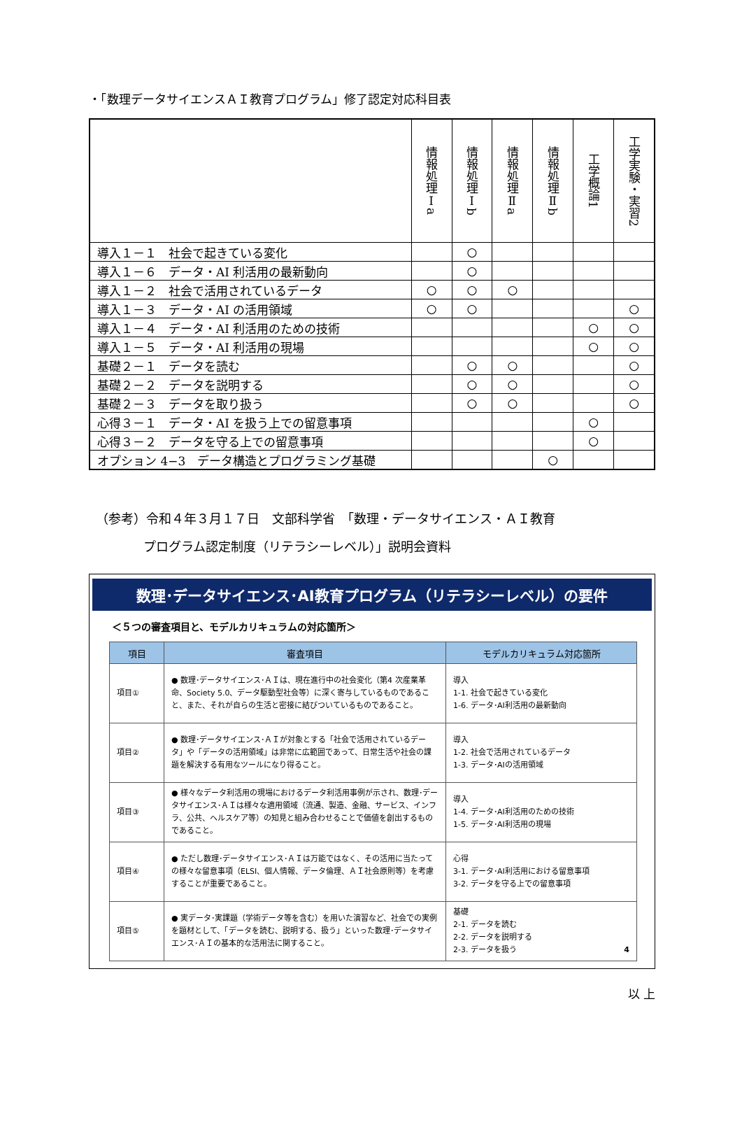・「数理データサイエンスＡＩ教育プログラム」修了認定対応科目表
| | 情報処理Ⅰa | 情報処理Ⅰb | 情報処理Ⅱa | 情報処理Ⅱb | 工学概論1 | 工学実験・実習2 |
| --- | --- | --- | --- | --- | --- | --- |
| 導入１－１ 社会で起きている変化 | | ○ | | | | |
| 導入１－６ データ・AI 利活用の最新動向 | | ○ | | | | |
| 導入１－２ 社会で活用されているデータ | ○ | ○ | ○ | | | |
| 導入１－３ データ・AI の活用領域 | ○ | ○ | | | | ○ |
| 導入１－４ データ・AI 利活用のための技術 | | | | | ○ | ○ |
| 導入１－５ データ・AI 利活用の現場 | | | | | ○ | ○ |
| 基礎２－１ データを読む | | ○ | ○ | | | ○ |
| 基礎２－２ データを説明する | | ○ | ○ | | | ○ |
| 基礎２－３ データを取り扱う | | ○ | ○ | | | ○ |
| 心得３－１ データ・AI を扱う上での留意事項 | | | | | ○ | |
| 心得３－２ データを守る上での留意事項 | | | | | ○ | |
| オプション 4−3 データ構造とプログラミング基礎 | | | | ○ | | |
（参考）令和４年３月１７日　文部科学省　「数理・データサイエンス・ＡＩ教育
プログラム認定制度（リテラシーレベル）」説明会資料
数理･データサイエンス･AI教育プログラム（リテラシーレベル）の要件
＜５つの審査項目と、モデルカリキュラムの対応箇所＞
| 項目 | 審査項目 | モデルカリキュラム対応箇所 |
| --- | --- | --- |
| 項目① | ● 数理･データサイエンス･ＡＩは、現在進行中の社会変化（第4 次産業革命、Society 5.0、データ駆動型社会等）に深く寄与しているものであること、また、それが自らの生活と密接に結びついているものであること。 | 導入 1-1. 社会で起きている変化 1-6. データ･AI利活用の最新動向 |
| 項目② | ● 数理･データサイエンス･ＡＩが対象とする「社会で活用されているデータ」や「データの活用領域」は非常に広範囲であって、日常生活や社会の課題を解決する有用なツールになり得ること。 | 導入 1-2. 社会で活用されているデータ 1-3. データ･AIの活用領域 |
| 項目③ | ● 様々なデータ利活用の現場におけるデータ利活用事例が示され、数理･データサイエンス･ＡＩは様々な適用領域（流通、製造、金融、サービス、インフラ、公共、ヘルスケア等）の知見と組み合わせることで価値を創出するものであること。 | 導入 1-4. データ･AI利活用のための技術 1-5. データ･AI利活用の現場 |
| 項目④ | ● ただし数理･データサイエンス･ＡＩは万能ではなく、その活用に当たっての様々な留意事項（ELSI、個人情報、データ倫理、ＡＩ社会原則等）を考慮することが重要であること。 | 心得 3-1. データ･AI利活用における留意事項 3-2. データを守る上での留意事項 |
| 項目⑤ | ● 実データ･実課題（学術データ等を含む）を用いた演習など、社会での実例を題材として、「データを読む、説明する、扱う」といった数理･データサイエンス･ＡＩの基本的な活用法に関すること。 | 基礎 2-1. データを読む 2-2. データを説明する 2-3. データを扱う 4 |
以 上